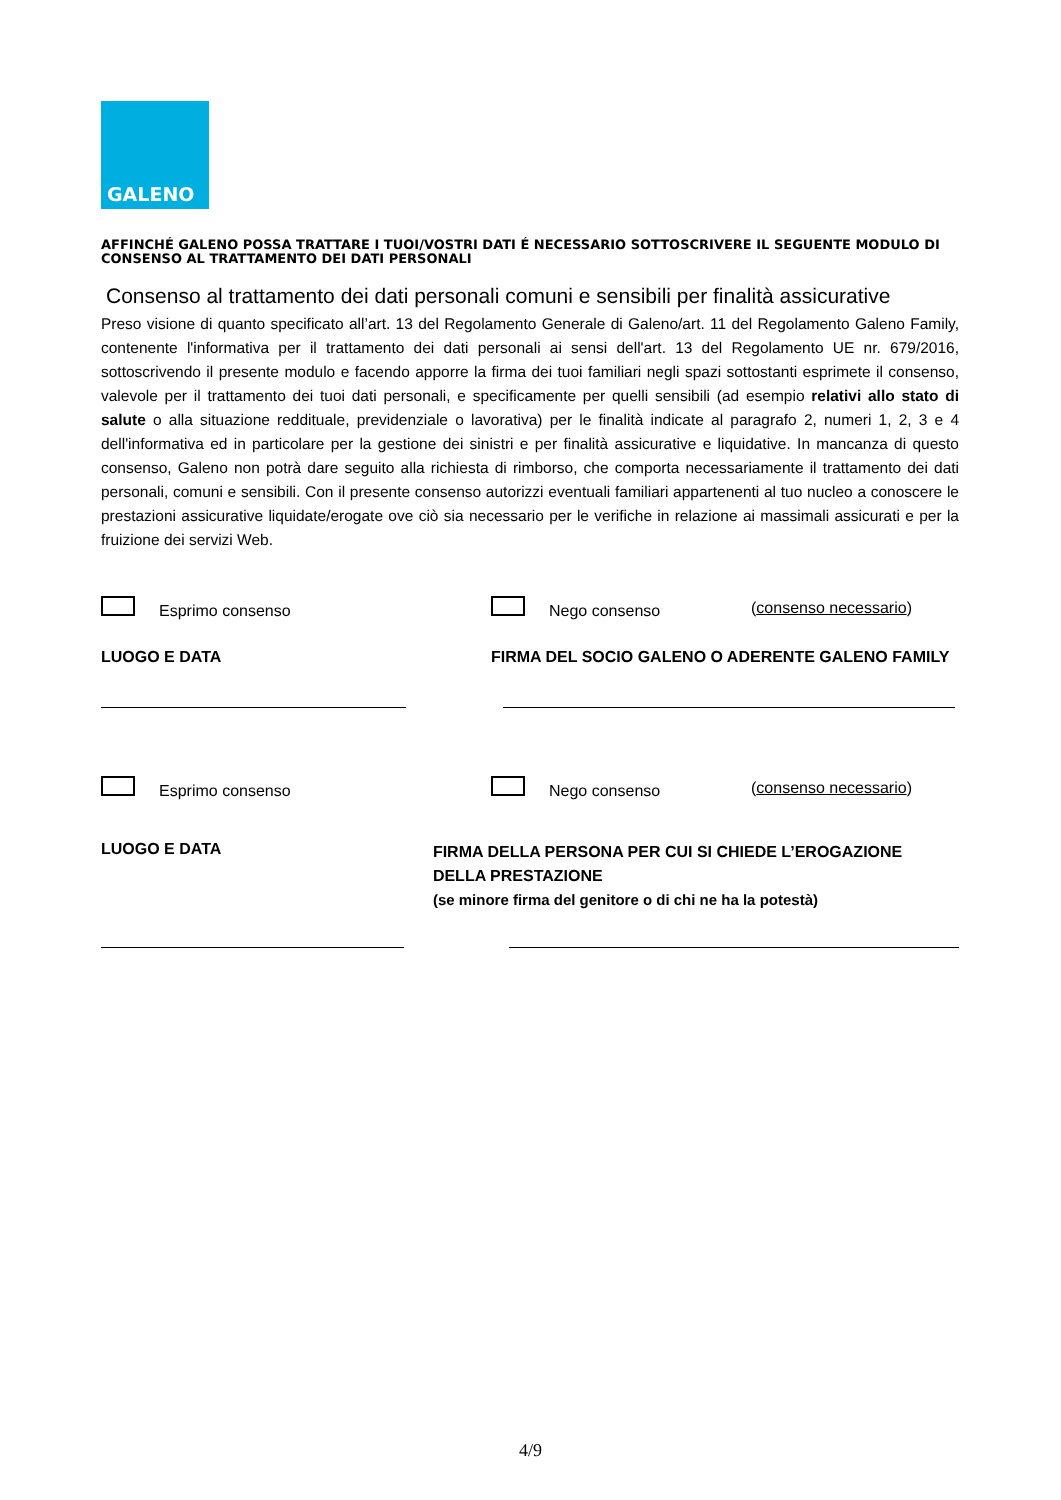GALENO
AFFINCHÉ GALENO POSSA TRATTARE I TUOI/VOSTRI DATI É NECESSARIO SOTTOSCRIVERE IL SEGUENTE MODULO DI CONSENSO AL TRATTAMENTO DEI DATI PERSONALI
Consenso al trattamento dei dati personali comuni e sensibili per finalità assicurative
Preso visione di quanto specificato all’art. 13 del Regolamento Generale di Galeno/art. 11 del Regolamento Galeno Family, contenente l'informativa per il trattamento dei dati personali ai sensi dell'art. 13 del Regolamento UE nr. 679/2016, sottoscrivendo il presente modulo e facendo apporre la firma dei tuoi familiari negli spazi sottostanti esprimete il consenso, valevole per il trattamento dei tuoi dati personali, e specificamente per quelli sensibili (ad esempio relativi allo stato di salute o alla situazione reddituale, previdenziale o lavorativa) per le finalità indicate al paragrafo 2, numeri 1, 2, 3 e 4 dell'informativa ed in particolare per la gestione dei sinistri e per finalità assicurative e liquidative. In mancanza di questo consenso, Galeno non potrà dare seguito alla richiesta di rimborso, che comporta necessariamente il trattamento dei dati personali, comuni e sensibili. Con il presente consenso autorizzi eventuali familiari appartenenti al tuo nucleo a conoscere le prestazioni assicurative liquidate/erogate ove ciò sia necessario per le verifiche in relazione ai massimali assicurati e per la fruizione dei servizi Web.
Esprimo consenso Nego consenso (consenso necessario)
LUOGO E DATA
FIRMA DEL SOCIO GALENO O ADERENTE GALENO FAMILY
Esprimo consenso Nego consenso (consenso necessario)
LUOGO E DATA
FIRMA DELLA PERSONA PER CUI SI CHIEDE L’EROGAZIONE DELLA PRESTAZIONE
(se minore firma del genitore o di chi ne ha la potestà)
4/9